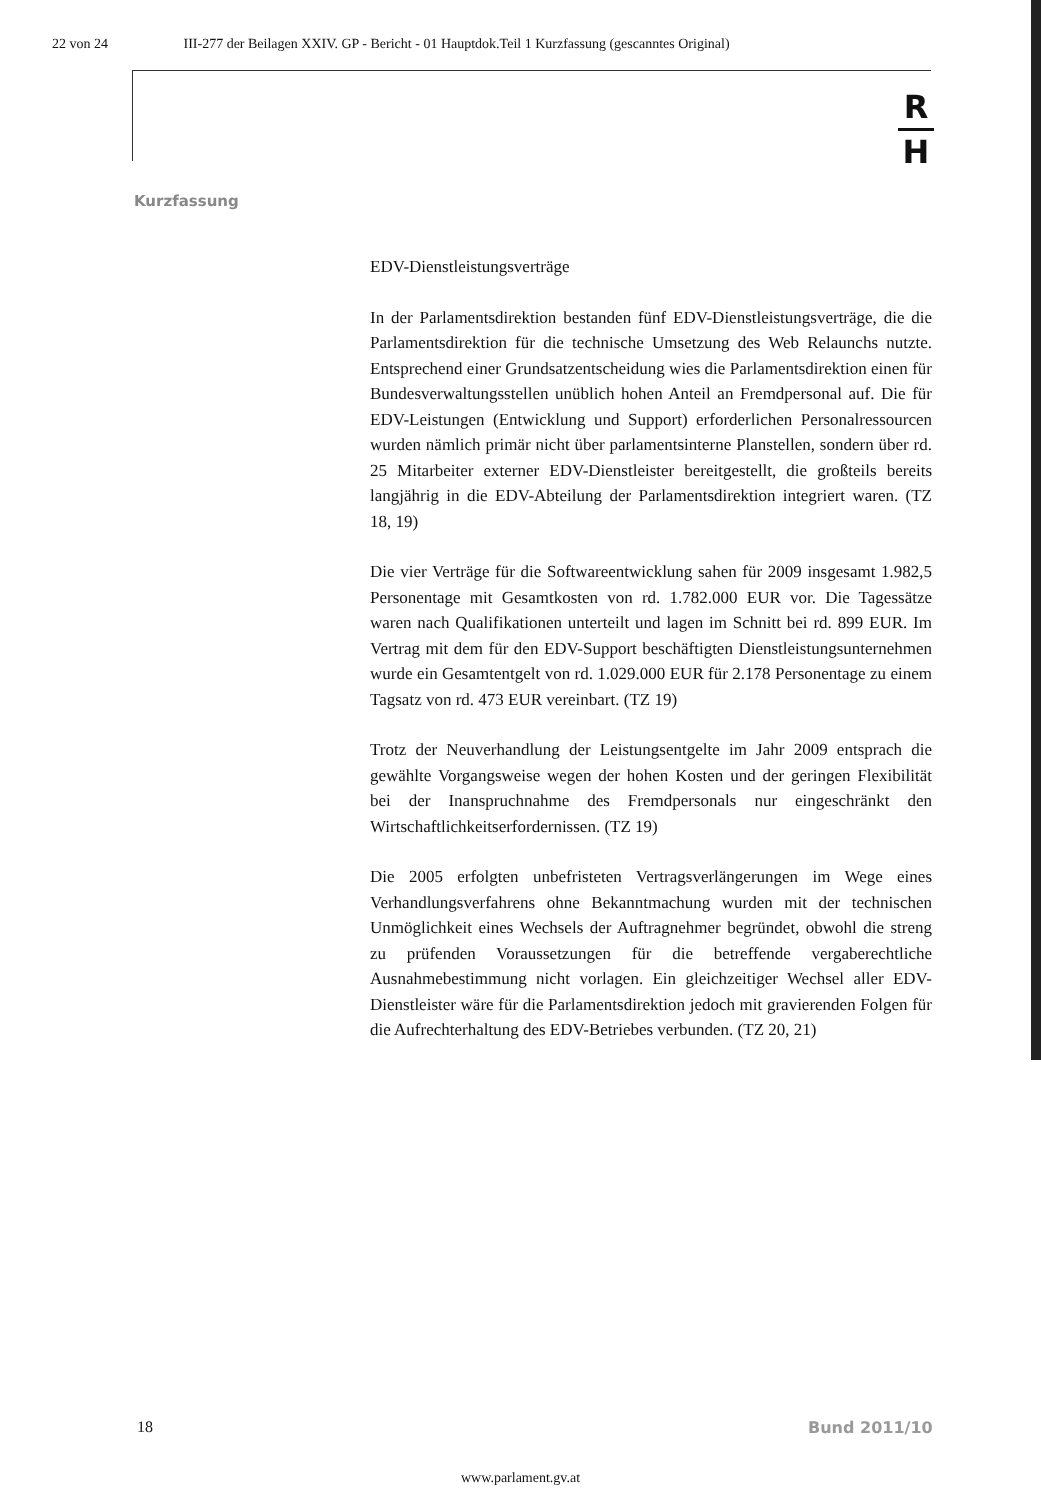22 von 24 III-277 der Beilagen XXIV. GP - Bericht - 01 Hauptdok.Teil 1 Kurzfassung (gescanntes Original)
R
H
Kurzfassung
EDV-Dienstleistungsverträge
In der Parlamentsdirektion bestanden fünf EDV-Dienstleistungsverträge, die die Parlamentsdirektion für die technische Umsetzung des Web Relaunchs nutzte. Entsprechend einer Grundsatzentscheidung wies die Parlamentsdirektion einen für Bundesverwaltungsstellen unüblich hohen Anteil an Fremdpersonal auf. Die für EDV-Leistungen (Entwicklung und Support) erforderlichen Personalressourcen wurden nämlich primär nicht über parlamentsinterne Planstellen, sondern über rd. 25 Mitarbeiter externer EDV-Dienstleister bereitgestellt, die großteils bereits langjährig in die EDV-Abteilung der Parlamentsdirektion integriert waren. (TZ 18, 19)
Die vier Verträge für die Softwareentwicklung sahen für 2009 insgesamt 1.982,5 Personentage mit Gesamtkosten von rd. 1.782.000 EUR vor. Die Tagessätze waren nach Qualifikationen unterteilt und lagen im Schnitt bei rd. 899 EUR. Im Vertrag mit dem für den EDV-Support beschäftigten Dienstleistungsunternehmen wurde ein Gesamtentgelt von rd. 1.029.000 EUR für 2.178 Personentage zu einem Tagsatz von rd. 473 EUR vereinbart. (TZ 19)
Trotz der Neuverhandlung der Leistungsentgelte im Jahr 2009 entsprach die gewählte Vorgangsweise wegen der hohen Kosten und der geringen Flexibilität bei der Inanspruchnahme des Fremdpersonals nur eingeschränkt den Wirtschaftlichkeitserfordernissen. (TZ 19)
Die 2005 erfolgten unbefristeten Vertragsverlängerungen im Wege eines Verhandlungsverfahrens ohne Bekanntmachung wurden mit der technischen Unmöglichkeit eines Wechsels der Auftragnehmer begründet, obwohl die streng zu prüfenden Voraussetzungen für die betreffende vergaberechtliche Ausnahmebestimmung nicht vorlagen. Ein gleichzeitiger Wechsel aller EDV-Dienstleister wäre für die Parlamentsdirektion jedoch mit gravierenden Folgen für die Aufrechterhaltung des EDV-Betriebes verbunden. (TZ 20, 21)
18 Bund 2011/10
www.parlament.gv.at